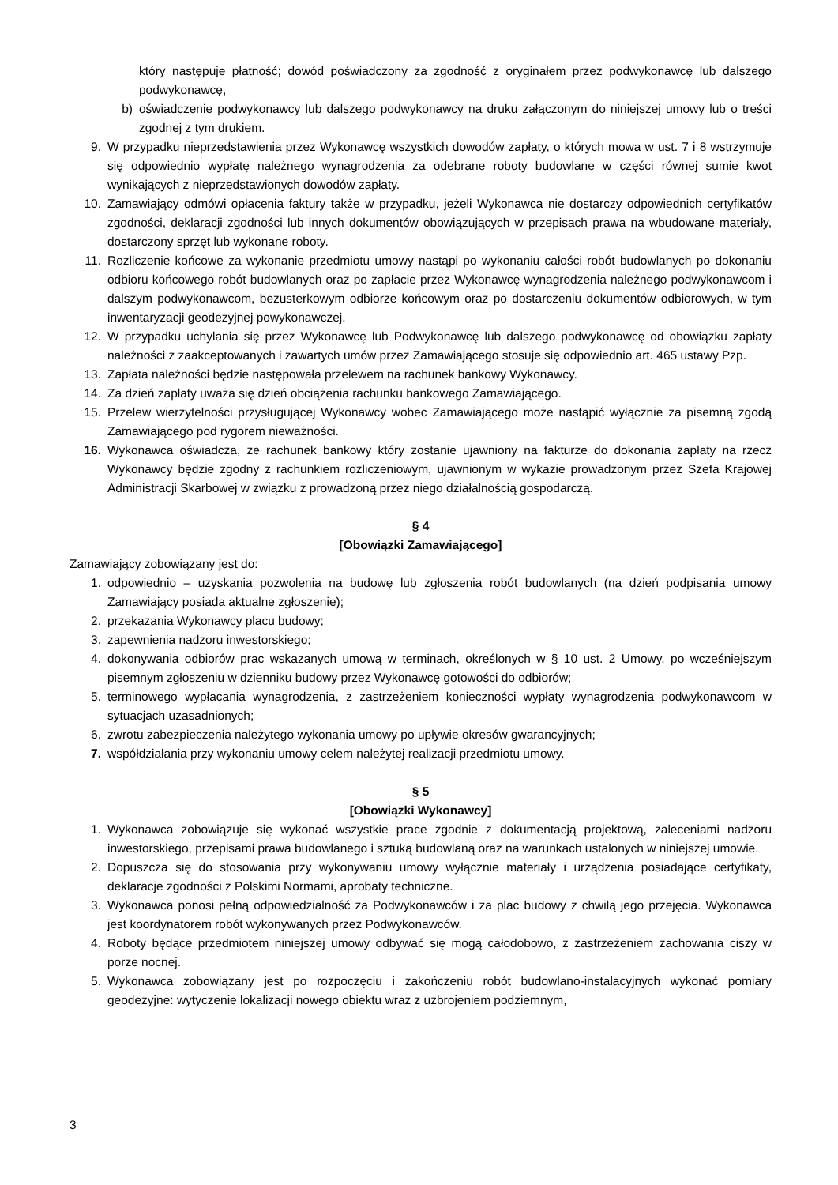który następuje płatność; dowód poświadczony za zgodność z oryginałem przez podwykonawcę lub dalszego podwykonawcę,
b) oświadczenie podwykonawcy lub dalszego podwykonawcy na druku załączonym do niniejszej umowy lub o treści zgodnej z tym drukiem.
9. W przypadku nieprzedstawienia przez Wykonawcę wszystkich dowodów zapłaty, o których mowa w ust. 7 i 8 wstrzymuje się odpowiednio wypłatę należnego wynagrodzenia za odebrane roboty budowlane w części równej sumie kwot wynikających z nieprzedstawionych dowodów zapłaty.
10. Zamawiający odmówi opłacenia faktury także w przypadku, jeżeli Wykonawca nie dostarczy odpowiednich certyfikatów zgodności, deklaracji zgodności lub innych dokumentów obowiązujących w przepisach prawa na wbudowane materiały, dostarczony sprzęt lub wykonane roboty.
11. Rozliczenie końcowe za wykonanie przedmiotu umowy nastąpi po wykonaniu całości robót budowlanych po dokonaniu odbioru końcowego robót budowlanych oraz po zapłacie przez Wykonawcę wynagrodzenia należnego podwykonawcom i dalszym podwykonawcom, bezusterkowym odbiorze końcowym oraz po dostarczeniu dokumentów odbiorowych, w tym inwentaryzacji geodezyjnej powykonawczej.
12. W przypadku uchylania się przez Wykonawcę lub Podwykonawcę lub dalszego podwykonawcę od obowiązku zapłaty należności z zaakceptowanych i zawartych umów przez Zamawiającego stosuje się odpowiednio art. 465 ustawy Pzp.
13. Zapłata należności będzie następowała przelewem na rachunek bankowy Wykonawcy.
14. Za dzień zapłaty uważa się dzień obciążenia rachunku bankowego Zamawiającego.
15. Przelew wierzytelności przysługującej Wykonawcy wobec Zamawiającego może nastąpić wyłącznie za pisemną zgodą Zamawiającego pod rygorem nieważności.
16. Wykonawca oświadcza, że rachunek bankowy który zostanie ujawniony na fakturze do dokonania zapłaty na rzecz Wykonawcy będzie zgodny z rachunkiem rozliczeniowym, ujawnionym w wykazie prowadzonym przez Szefa Krajowej Administracji Skarbowej w związku z prowadzoną przez niego działalnością gospodarczą.
§ 4
[Obowiązki Zamawiającego]
Zamawiający zobowiązany jest do:
1. odpowiednio – uzyskania pozwolenia na budowę lub zgłoszenia robót budowlanych (na dzień podpisania umowy Zamawiający posiada aktualne zgłoszenie);
2. przekazania Wykonawcy placu budowy;
3. zapewnienia nadzoru inwestorskiego;
4. dokonywania odbiorów prac wskazanych umową w terminach, określonych w § 10 ust. 2 Umowy, po wcześniejszym pisemnym zgłoszeniu w dzienniku budowy przez Wykonawcę gotowości do odbiorów;
5. terminowego wypłacania wynagrodzenia, z zastrzeżeniem konieczności wypłaty wynagrodzenia podwykonawcom w sytuacjach uzasadnionych;
6. zwrotu zabezpieczenia należytego wykonania umowy po upływie okresów gwarancyjnych;
7. współdziałania przy wykonaniu umowy celem należytej realizacji przedmiotu umowy.
§ 5
[Obowiązki Wykonawcy]
1. Wykonawca zobowiązuje się wykonać wszystkie prace zgodnie z dokumentacją projektową, zaleceniami nadzoru inwestorskiego, przepisami prawa budowlanego i sztuką budowlaną oraz na warunkach ustalonych w niniejszej umowie.
2. Dopuszcza się do stosowania przy wykonywaniu umowy wyłącznie materiały i urządzenia posiadające certyfikaty, deklaracje zgodności z Polskimi Normami, aprobaty techniczne.
3. Wykonawca ponosi pełną odpowiedzialność za Podwykonawców i za plac budowy z chwilą jego przejęcia. Wykonawca jest koordynatorem robót wykonywanych przez Podwykonawców.
4. Roboty będące przedmiotem niniejszej umowy odbywać się mogą całodobowo, z zastrzeżeniem zachowania ciszy w porze nocnej.
5. Wykonawca zobowiązany jest po rozpoczęciu i zakończeniu robót budowlano-instalacyjnych wykonać pomiary geodezyjne: wytyczenie lokalizacji nowego obiektu wraz z uzbrojeniem podziemnym,
3